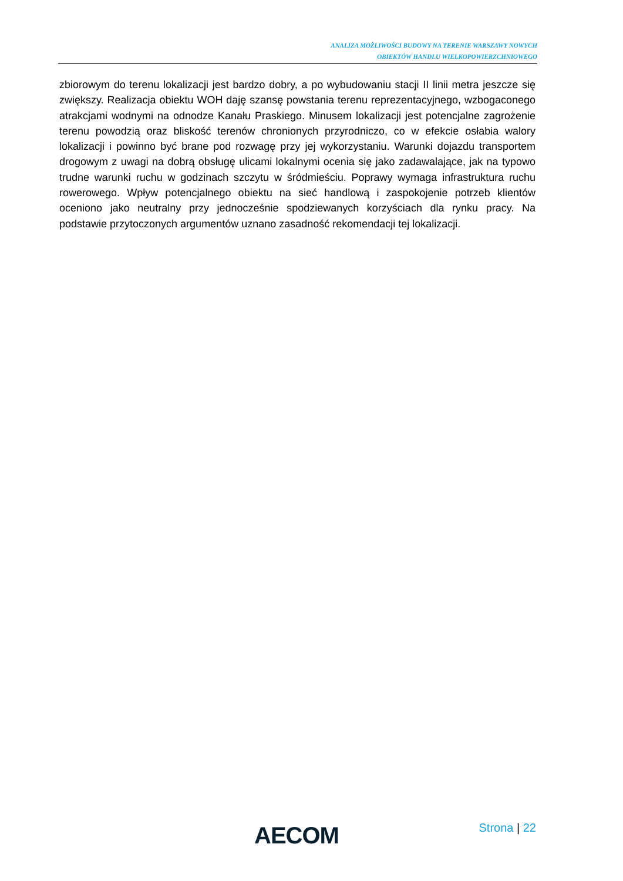ANALIZA MOŻLIWOŚCI BUDOWY NA TERENIE WARSZAWY NOWYCH
OBIEKTÓW HANDLU WIELKOPOWIERZCHNIOWEGO
zbiorowym do terenu lokalizacji jest bardzo dobry, a po wybudowaniu stacji II linii metra jeszcze się zwiększy. Realizacja obiektu WOH daję szansę powstania terenu reprezentacyjnego, wzbogaconego atrakcjami wodnymi na odnodze Kanału Praskiego. Minusem lokalizacji jest potencjalne zagrożenie terenu powodzią oraz bliskość terenów chronionych przyrodniczo, co w efekcie osłabia walory lokalizacji i powinno być brane pod rozwagę przy jej wykorzystaniu. Warunki dojazdu transportem drogowym z uwagi na dobrą obsługę ulicami lokalnymi ocenia się jako zadawalające, jak na typowo trudne warunki ruchu w godzinach szczytu w śródmieściu. Poprawy wymaga infrastruktura ruchu rowerowego. Wpływ potencjalnego obiektu na sieć handlową i zaspokojenie potrzeb klientów oceniono jako neutralny przy jednocześnie spodziewanych korzyściach dla rynku pracy. Na podstawie przytoczonych argumentów uznano zasadność rekomendacji tej lokalizacji.
AECOM
Strona | 22